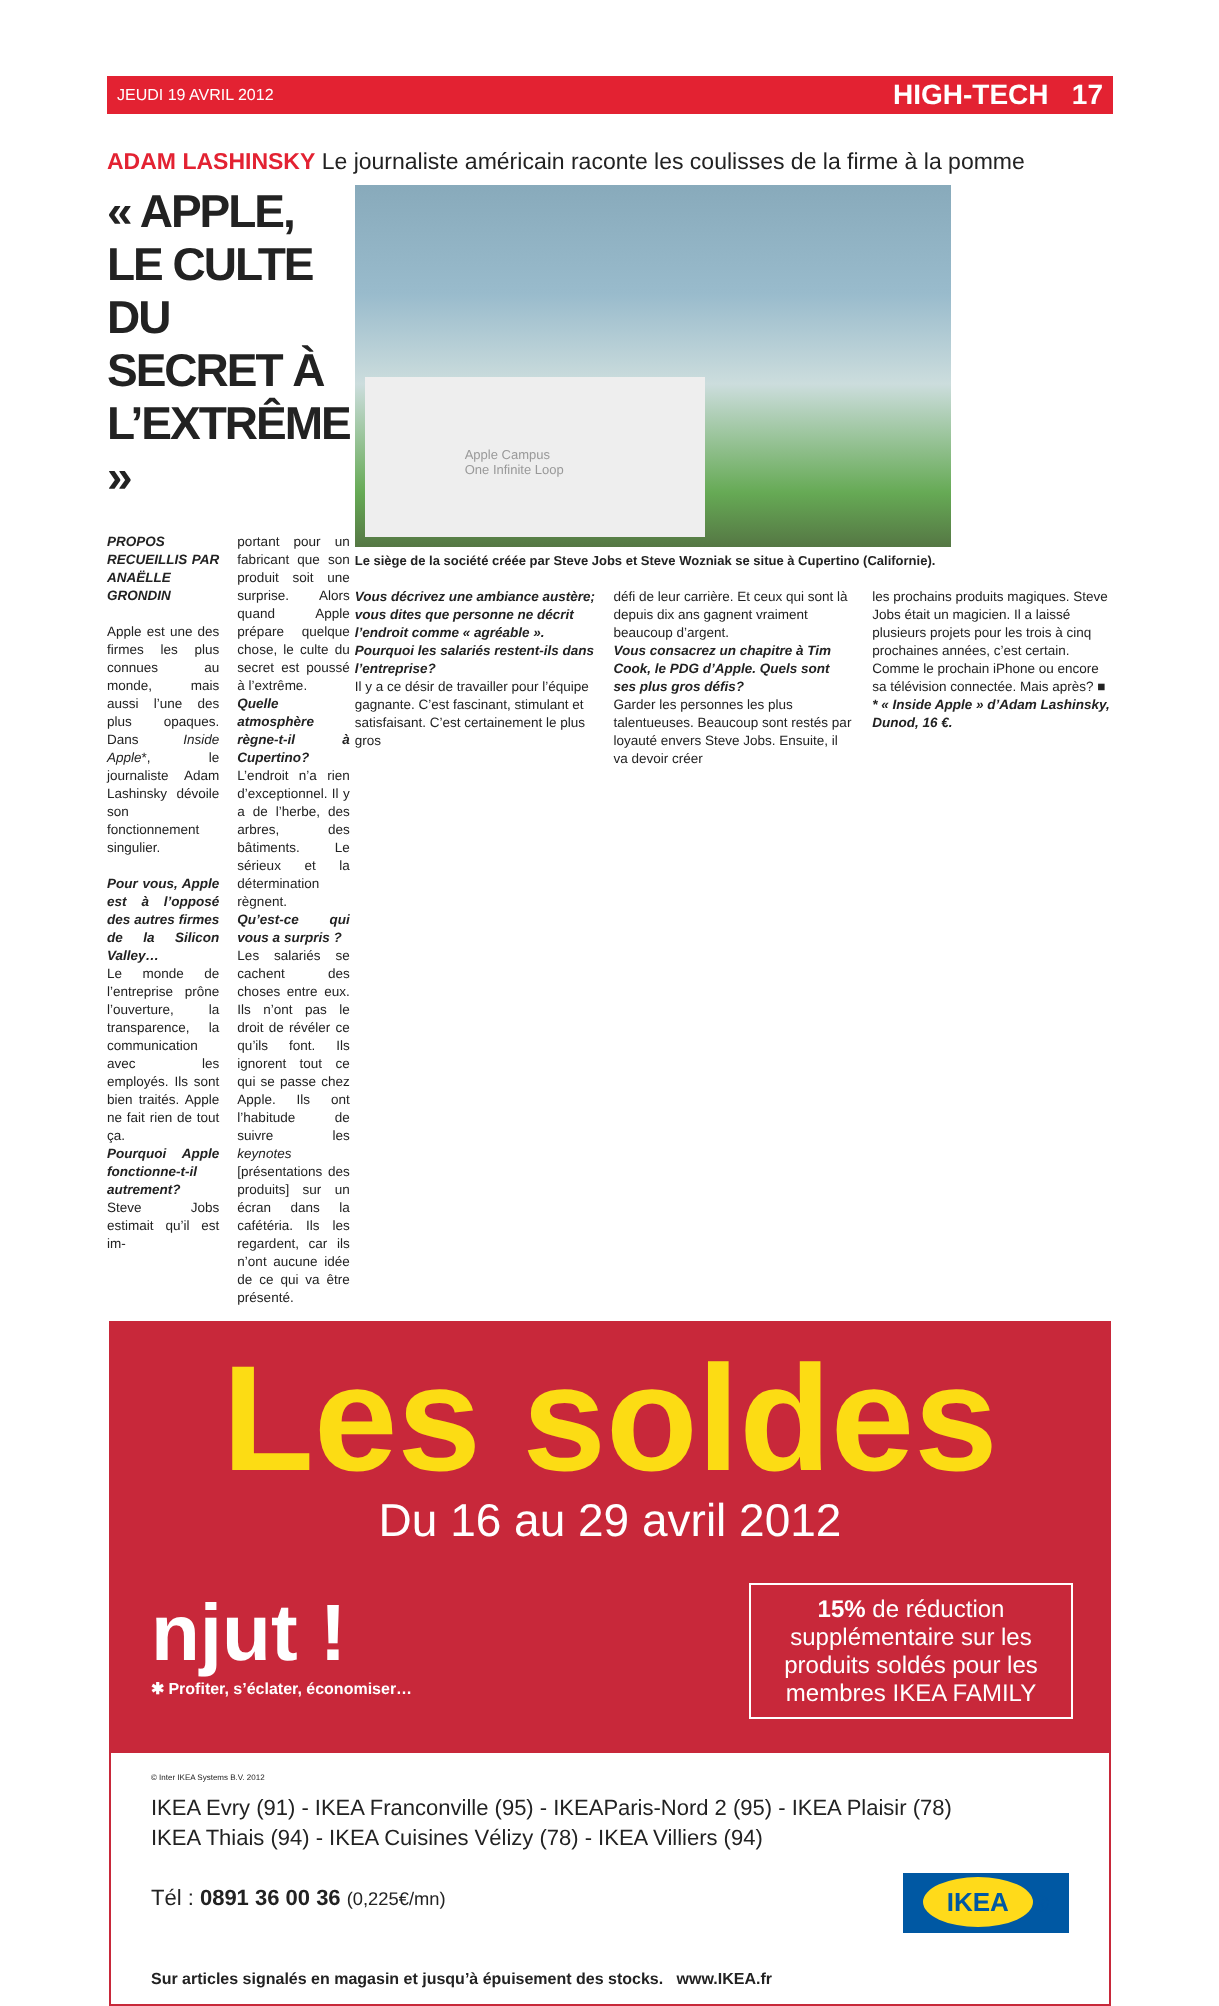JEUDI 19 AVRIL 2012 HIGH-TECH 17
ADAM LASHINSKY Le journaliste américain raconte les coulisses de la firme à la pomme
« APPLE, LE CULTE DU SECRET À L’EXTRÊME »
PROPOS RECUEILLIS PAR ANAËLLE GRONDIN
Apple est une des firmes les plus connues au monde, mais aussi l’une des plus opaques. Dans Inside Apple*, le journaliste Adam Lashinsky dévoile son fonctionnement singulier.
Pour vous, Apple est à l’opposé des autres firmes de la Silicon Valley…
Le monde de l’entreprise prône l’ouverture, la transparence, la communication avec les employés. Ils sont bien traités. Apple ne fait rien de tout ça.
Pourquoi Apple fonctionne-t-il autrement?
Steve Jobs estimait qu’il est im-
portant pour un fabricant que son produit soit une surprise. Alors quand Apple prépare quelque chose, le culte du secret est poussé à l’extrême.
Quelle atmosphère règne-t-il à Cupertino?
L’endroit n’a rien d’exceptionnel. Il y a de l’herbe, des arbres, des bâtiments. Le sérieux et la détermination règnent.
Qu’est-ce qui vous a surpris ?
Les salariés se cachent des choses entre eux. Ils n’ont pas le droit de révéler ce qu’ils font. Ils ignorent tout ce qui se passe chez Apple. Ils ont l’habitude de suivre les keynotes [présentations des produits] sur un écran dans la cafétéria. Ils les regardent, car ils n’ont aucune idée de ce qui va être présenté.
Apple Campus
One Infinite Loop
Le siège de la société créée par Steve Jobs et Steve Wozniak se situe à Cupertino (Californie).
Vous décrivez une ambiance austère; vous dites que personne ne décrit l’endroit comme « agréable ».
Pourquoi les salariés restent-ils dans l’entreprise?
Il y a ce désir de travailler pour l’équipe gagnante. C’est fascinant, stimulant et satisfaisant. C’est certainement le plus gros
défi de leur carrière. Et ceux qui sont là depuis dix ans gagnent vraiment beaucoup d’argent.
Vous consacrez un chapitre à Tim Cook, le PDG d’Apple. Quels sont ses plus gros défis?
Garder les personnes les plus talentueuses. Beaucoup sont restés par loyauté envers Steve Jobs. Ensuite, il va devoir créer
les prochains produits magiques. Steve Jobs était un magicien. Il a laissé plusieurs projets pour les trois à cinq prochaines années, c’est certain. Comme le prochain iPhone ou encore sa télévision connectée. Mais après? ■
* « Inside Apple » d’Adam Lashinsky, Dunod, 16 €.
Les soldes
Du 16 au 29 avril 2012
njut !
✱ Profiter, s’éclater, économiser…
15% de réduction supplémentaire sur les produits soldés pour les membres IKEA FAMILY
© Inter IKEA Systems B.V. 2012
IKEA Evry (91) - IKEA Franconville (95) - IKEAParis-Nord 2 (95) - IKEA Plaisir (78)
IKEA Thiais (94) - IKEA Cuisines Vélizy (78) - IKEA Villiers (94)
Tél : 0891 36 00 36 (0,225€/mn)
IKEA ®
Sur articles signalés en magasin et jusqu’à épuisement des stocks. www.IKEA.fr